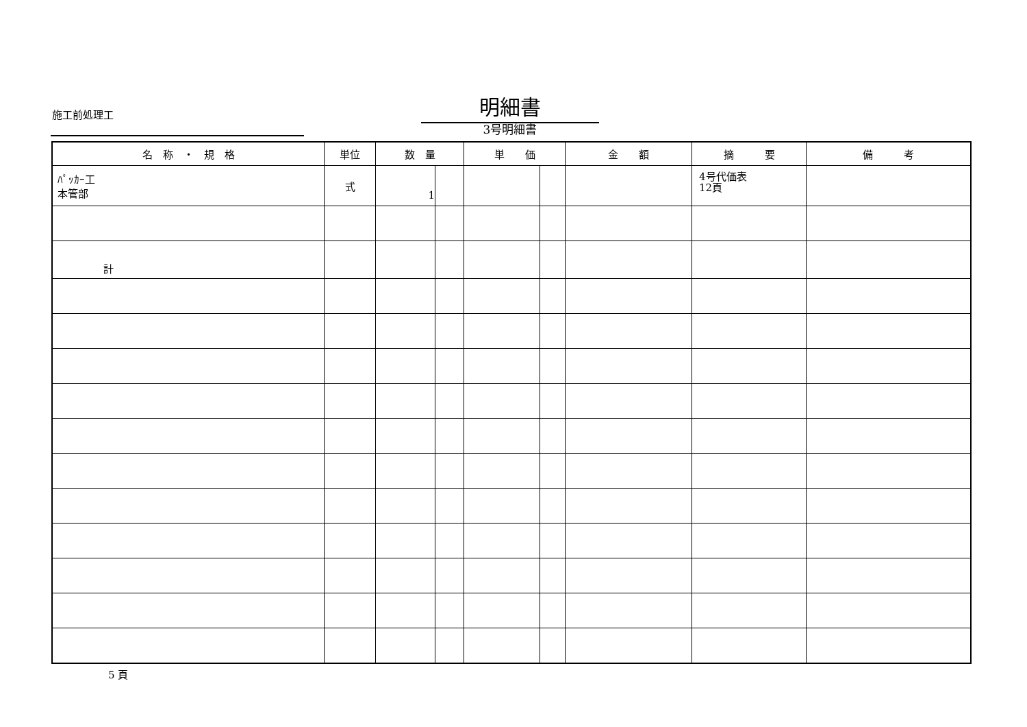施工前処理工 明細書
3号明細書
| 名 称 ・ 規 格 | 単位 | 数 量 | | 単 価 | | 金 額 | 摘 要 | 備 考 |
| --- | --- | --- | --- | --- | --- | --- | --- | --- |
| ﾊﾟｯｶｰ工 本管部 | 式 | 1 | | | | | 4号代価表 12頁 | |
| 計 | | | | | | | | |
5 頁